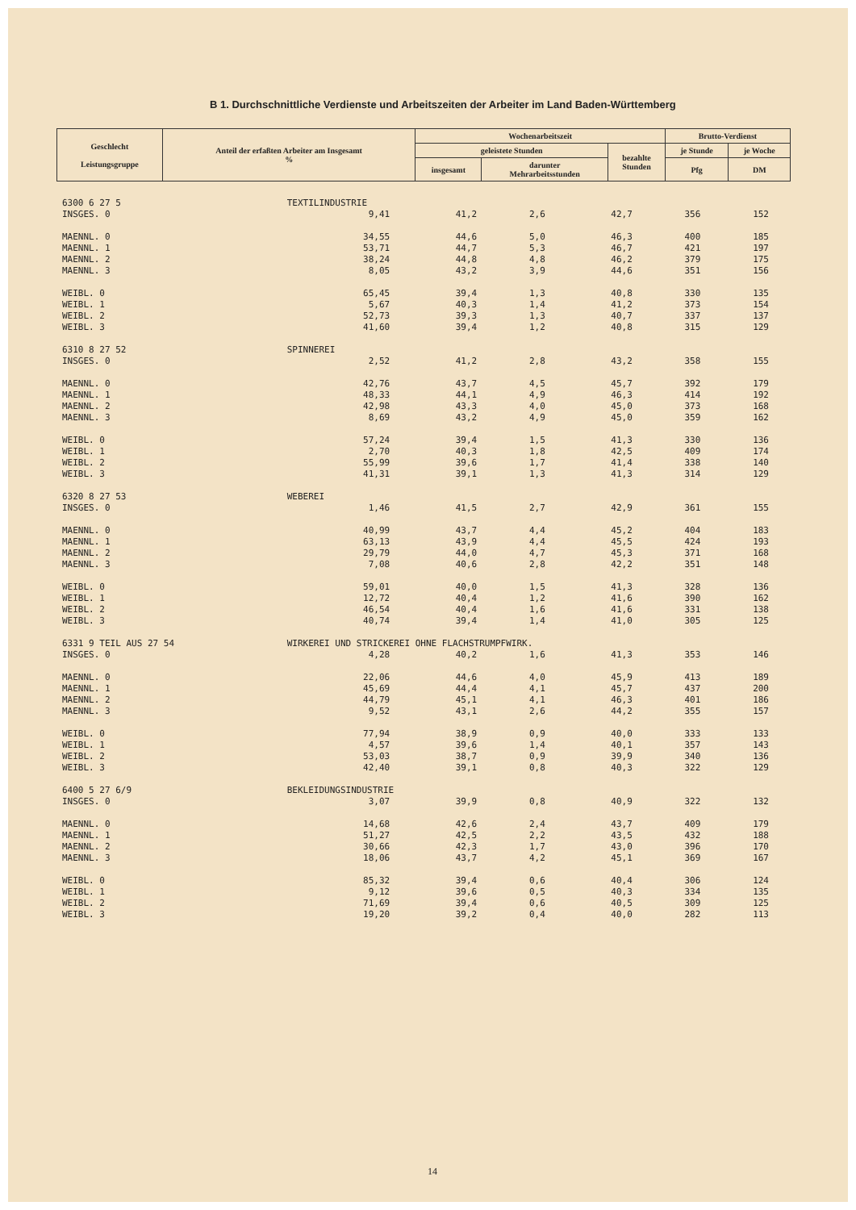B 1. Durchschnittliche Verdienste und Arbeitszeiten der Arbeiter im Land Baden-Württemberg
| Geschlecht Leistungsgruppe | Anteil der erfaßten Arbeiter am Insgesamt % | Wochenarbeitszeit | | | Brutto-Verdienst | |
| --- | --- | --- | --- | --- | --- | --- |
| | | geleistete Stunden | | bezahlte Stunden | je Stunde | je Woche |
| | | insgesamt | darunter Mehrarbeitsstunden | | | |
| | | | | | Pfg | DM |
| 6300 6 27 5 | TEXTILINDUSTRIE | | | | | |
| INSGES. 0 | 9,41 | 41,2 | 2,6 | 42,7 | 356 | 152 |
| MAENNL. 0 | 34,55 | 44,6 | 5,0 | 46,3 | 400 | 185 |
| MAENNL. 1 | 53,71 | 44,7 | 5,3 | 46,7 | 421 | 197 |
| MAENNL. 2 | 38,24 | 44,8 | 4,8 | 46,2 | 379 | 175 |
| MAENNL. 3 | 8,05 | 43,2 | 3,9 | 44,6 | 351 | 156 |
| WEIBL. 0 | 65,45 | 39,4 | 1,3 | 40,8 | 330 | 135 |
| WEIBL. 1 | 5,67 | 40,3 | 1,4 | 41,2 | 373 | 154 |
| WEIBL. 2 | 52,73 | 39,3 | 1,3 | 40,7 | 337 | 137 |
| WEIBL. 3 | 41,60 | 39,4 | 1,2 | 40,8 | 315 | 129 |
| 6310 8 27 52 | SPINNEREI | | | | | |
| INSGES. 0 | 2,52 | 41,2 | 2,8 | 43,2 | 358 | 155 |
| MAENNL. 0 | 42,76 | 43,7 | 4,5 | 45,7 | 392 | 179 |
| MAENNL. 1 | 48,33 | 44,1 | 4,9 | 46,3 | 414 | 192 |
| MAENNL. 2 | 42,98 | 43,3 | 4,0 | 45,0 | 373 | 168 |
| MAENNL. 3 | 8,69 | 43,2 | 4,9 | 45,0 | 359 | 162 |
| WEIBL. 0 | 57,24 | 39,4 | 1,5 | 41,3 | 330 | 136 |
| WEIBL. 1 | 2,70 | 40,3 | 1,8 | 42,5 | 409 | 174 |
| WEIBL. 2 | 55,99 | 39,6 | 1,7 | 41,4 | 338 | 140 |
| WEIBL. 3 | 41,31 | 39,1 | 1,3 | 41,3 | 314 | 129 |
| 6320 8 27 53 | WEBEREI | | | | | |
| INSGES. 0 | 1,46 | 41,5 | 2,7 | 42,9 | 361 | 155 |
| MAENNL. 0 | 40,99 | 43,7 | 4,4 | 45,2 | 404 | 183 |
| MAENNL. 1 | 63,13 | 43,9 | 4,4 | 45,5 | 424 | 193 |
| MAENNL. 2 | 29,79 | 44,0 | 4,7 | 45,3 | 371 | 168 |
| MAENNL. 3 | 7,08 | 40,6 | 2,8 | 42,2 | 351 | 148 |
| WEIBL. 0 | 59,01 | 40,0 | 1,5 | 41,3 | 328 | 136 |
| WEIBL. 1 | 12,72 | 40,4 | 1,2 | 41,6 | 390 | 162 |
| WEIBL. 2 | 46,54 | 40,4 | 1,6 | 41,6 | 331 | 138 |
| WEIBL. 3 | 40,74 | 39,4 | 1,4 | 41,0 | 305 | 125 |
| 6331 9 TEIL AUS 27 54 | WIRKEREI UND STRICKEREI OHNE FLACHSTRUMPFWIRK. | | | | | |
| INSGES. 0 | 4,28 | 40,2 | 1,6 | 41,3 | 353 | 146 |
| MAENNL. 0 | 22,06 | 44,6 | 4,0 | 45,9 | 413 | 189 |
| MAENNL. 1 | 45,69 | 44,4 | 4,1 | 45,7 | 437 | 200 |
| MAENNL. 2 | 44,79 | 45,1 | 4,1 | 46,3 | 401 | 186 |
| MAENNL. 3 | 9,52 | 43,1 | 2,6 | 44,2 | 355 | 157 |
| WEIBL. 0 | 77,94 | 38,9 | 0,9 | 40,0 | 333 | 133 |
| WEIBL. 1 | 4,57 | 39,6 | 1,4 | 40,1 | 357 | 143 |
| WEIBL. 2 | 53,03 | 38,7 | 0,9 | 39,9 | 340 | 136 |
| WEIBL. 3 | 42,40 | 39,1 | 0,8 | 40,3 | 322 | 129 |
| 6400 5 27 6/9 | BEKLEIDUNGSINDUSTRIE | | | | | |
| INSGES. 0 | 3,07 | 39,9 | 0,8 | 40,9 | 322 | 132 |
| MAENNL. 0 | 14,68 | 42,6 | 2,4 | 43,7 | 409 | 179 |
| MAENNL. 1 | 51,27 | 42,5 | 2,2 | 43,5 | 432 | 188 |
| MAENNL. 2 | 30,66 | 42,3 | 1,7 | 43,0 | 396 | 170 |
| MAENNL. 3 | 18,06 | 43,7 | 4,2 | 45,1 | 369 | 167 |
| WEIBL. 0 | 85,32 | 39,4 | 0,6 | 40,4 | 306 | 124 |
| WEIBL. 1 | 9,12 | 39,6 | 0,5 | 40,3 | 334 | 135 |
| WEIBL. 2 | 71,69 | 39,4 | 0,6 | 40,5 | 309 | 125 |
| WEIBL. 3 | 19,20 | 39,2 | 0,4 | 40,0 | 282 | 113 |
14